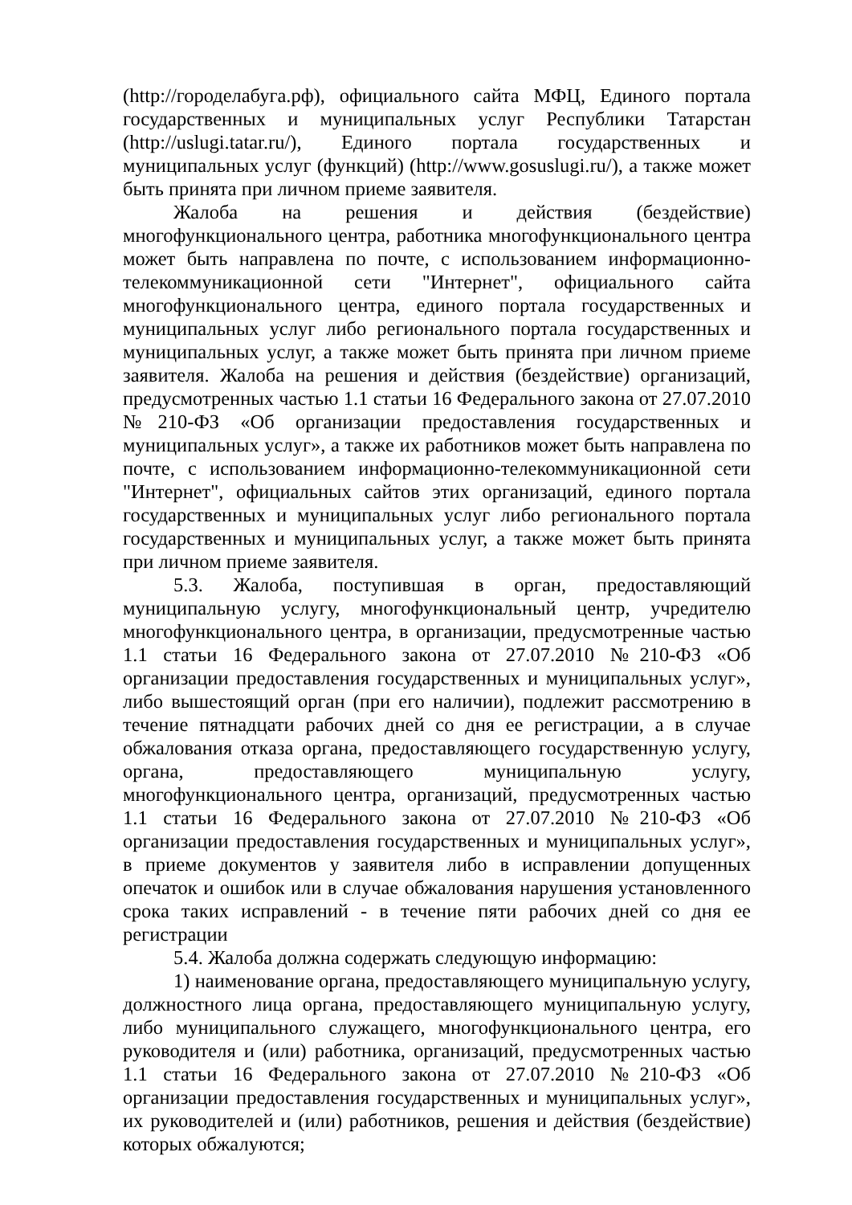(http://городелабуга.рф), официального сайта МФЦ, Единого портала государственных и муниципальных услуг Республики Татарстан (http://uslugi.tatar.ru/), Единого портала государственных и муниципальных услуг (функций) (http://www.gosuslugi.ru/), а также может быть принята при личном приеме заявителя.
Жалоба на решения и действия (бездействие) многофункционального центра, работника многофункционального центра может быть направлена по почте, с использованием информационно-телекоммуникационной сети "Интернет", официального сайта многофункционального центра, единого портала государственных и муниципальных услуг либо регионального портала государственных и муниципальных услуг, а также может быть принята при личном приеме заявителя. Жалоба на решения и действия (бездействие) организаций, предусмотренных частью 1.1 статьи 16 Федерального закона от 27.07.2010 №210-ФЗ «Об организации предоставления государственных и муниципальных услуг», а также их работников может быть направлена по почте, с использованием информационно-телекоммуникационной сети "Интернет", официальных сайтов этих организаций, единого портала государственных и муниципальных услуг либо регионального портала государственных и муниципальных услуг, а также может быть принята при личном приеме заявителя.
5.3. Жалоба, поступившая в орган, предоставляющий муниципальную услугу, многофункциональный центр, учредителю многофункционального центра, в организации, предусмотренные частью 1.1 статьи 16 Федерального закона от 27.07.2010 №210-ФЗ «Об организации предоставления государственных и муниципальных услуг», либо вышестоящий орган (при его наличии), подлежит рассмотрению в течение пятнадцати рабочих дней со дня ее регистрации, а в случае обжалования отказа органа, предоставляющего государственную услугу, органа, предоставляющего муниципальную услугу, многофункционального центра, организаций, предусмотренных частью 1.1 статьи 16 Федерального закона от 27.07.2010 №210-ФЗ «Об организации предоставления государственных и муниципальных услуг», в приеме документов у заявителя либо в исправлении допущенных опечаток и ошибок или в случае обжалования нарушения установленного срока таких исправлений - в течение пяти рабочих дней со дня ее регистрации
5.4. Жалоба должна содержать следующую информацию:
1) наименование органа, предоставляющего муниципальную услугу, должностного лица органа, предоставляющего муниципальную услугу, либо муниципального служащего, многофункционального центра, его руководителя и (или) работника, организаций, предусмотренных частью 1.1 статьи 16 Федерального закона от 27.07.2010 №210-ФЗ «Об организации предоставления государственных и муниципальных услуг», их руководителей и (или) работников, решения и действия (бездействие) которых обжалуются;